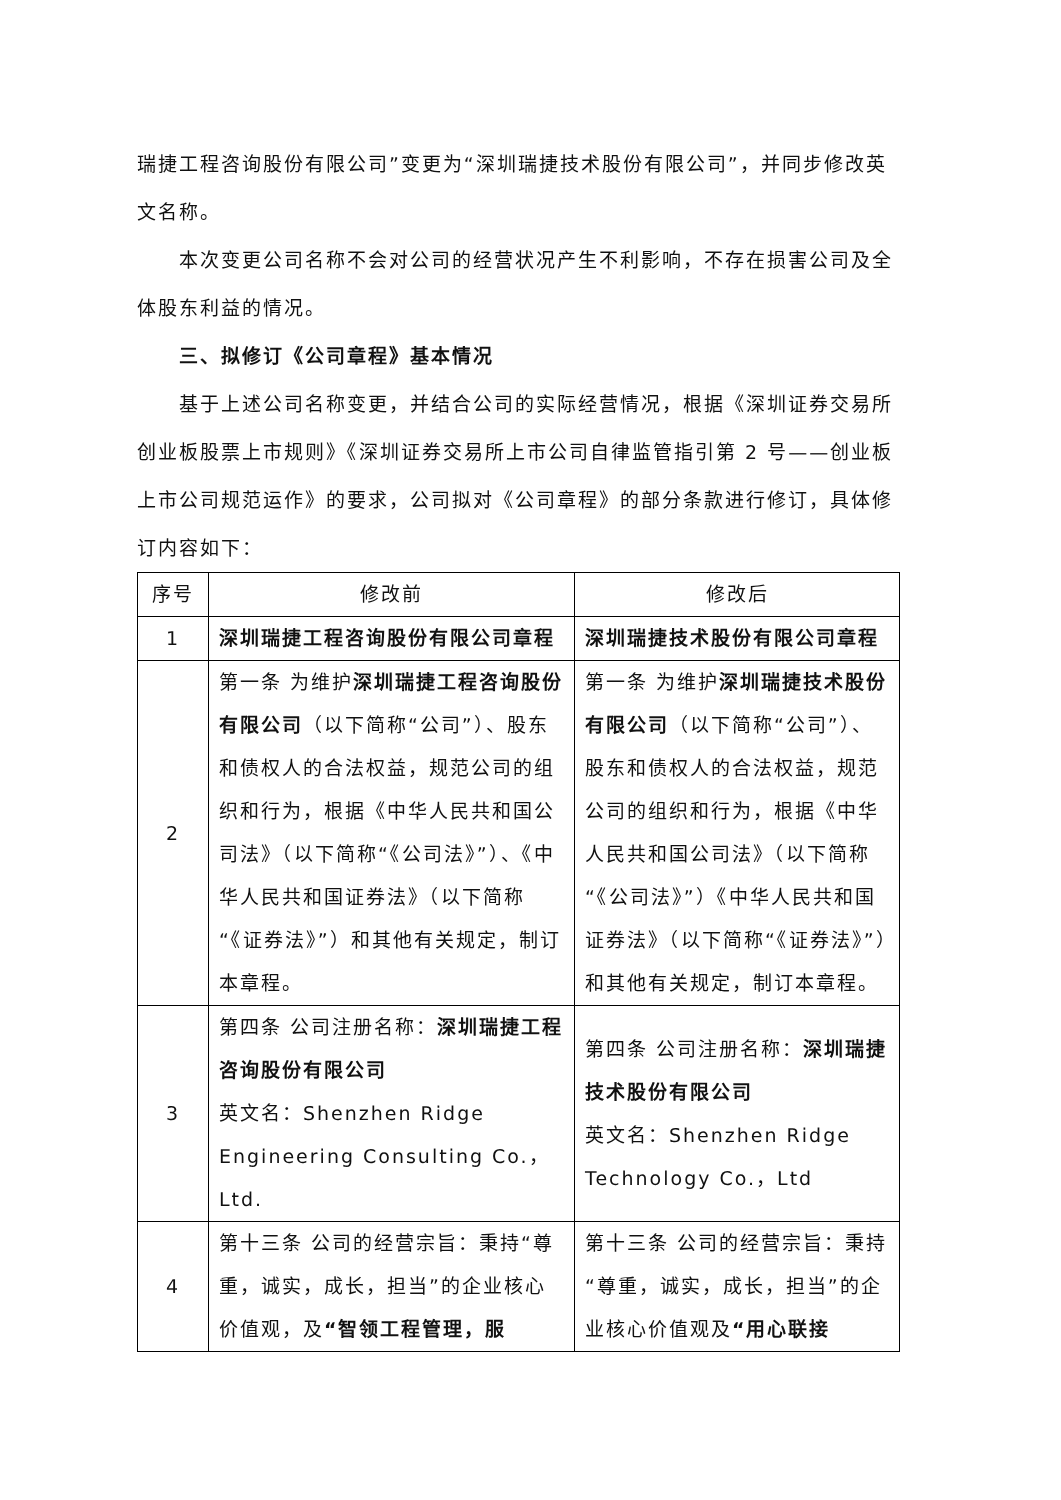瑞捷工程咨询股份有限公司”变更为“深圳瑞捷技术股份有限公司”，并同步修改英文名称。
本次变更公司名称不会对公司的经营状况产生不利影响，不存在损害公司及全体股东利益的情况。
三、拟修订《公司章程》基本情况
基于上述公司名称变更，并结合公司的实际经营情况，根据《深圳证券交易所创业板股票上市规则》《深圳证券交易所上市公司自律监管指引第 2 号——创业板上市公司规范运作》的要求，公司拟对《公司章程》的部分条款进行修订，具体修订内容如下：
| 序号 | 修改前 | 修改后 |
| --- | --- | --- |
| 1 | 深圳瑞捷工程咨询股份有限公司章程 | 深圳瑞捷技术股份有限公司章程 |
| 2 | 第一条 为维护 深圳瑞捷工程咨询股份有限公司 （以下简称“公司”）、股东和债权人的合法权益，规范公司的组织和行为，根据《中华人民共和国公司法》（以下简称“《公司法》”）、《中华人民共和国证券法》（以下简称“《证券法》”）和其他有关规定，制订本章程。 | 第一条 为维护 深圳瑞捷技术股份有限公司 （以下简称“公司”）、股东和债权人的合法权益，规范公司的组织和行为，根据《中华人民共和国公司法》（以下简称“《公司法》”）《中华人民共和国证券法》（以下简称“《证券法》”）和其他有关规定，制订本章程。 |
| 3 | 第四条 公司注册名称： 深圳瑞捷工程咨询股份有限公司 英文名：Shenzhen Ridge Engineering Consulting Co.，Ltd. | 第四条 公司注册名称： 深圳瑞捷技术股份有限公司 英文名：Shenzhen Ridge Technology Co.，Ltd |
| 4 | 第十三条 公司的经营宗旨：秉持“尊重，诚实，成长，担当”的企业核心价值观，及 “智领工程管理，服 | 第十三条 公司的经营宗旨：秉持“尊重，诚实，成长，担当”的企业核心价值观及 “用心联接 |